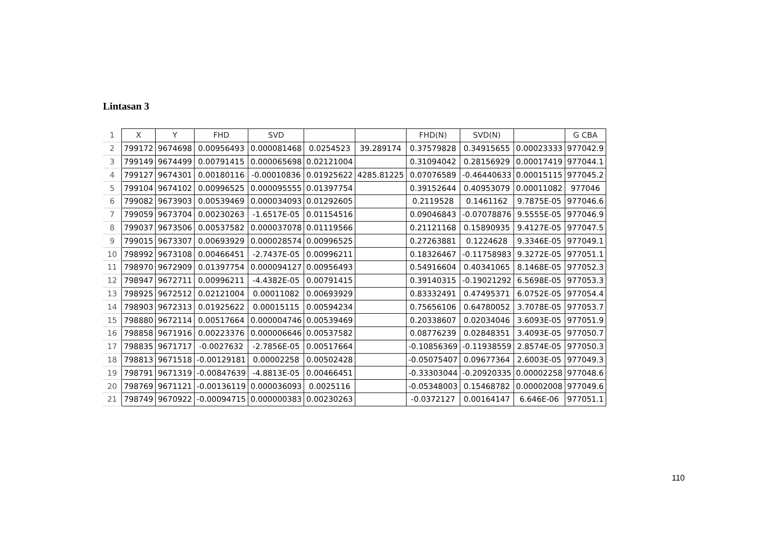Lintasan 3
| 1 | X | Y | FHD | SVD | | | FHD(N) | SVD(N) | | G CBA |
| --- | --- | --- | --- | --- | --- | --- | --- | --- | --- | --- |
| 2 | 799172 | 9674698 | 0.00956493 | 0.000081468 | 0.0254523 | 39.289174 | 0.37579828 | 0.34915655 | 0.00023333 | 977042.9 |
| 3 | 799149 | 9674499 | 0.00791415 | 0.000065698 | 0.02121004 | | 0.31094042 | 0.28156929 | 0.00017419 | 977044.1 |
| 4 | 799127 | 9674301 | 0.00180116 | -0.00010836 | 0.01925622 | 4285.81225 | 0.07076589 | -0.46440633 | 0.00015115 | 977045.2 |
| 5 | 799104 | 9674102 | 0.00996525 | 0.000095555 | 0.01397754 | | 0.39152644 | 0.40953079 | 0.00011082 | 977046 |
| 6 | 799082 | 9673903 | 0.00539469 | 0.000034093 | 0.01292605 | | 0.2119528 | 0.1461162 | 9.7875E-05 | 977046.6 |
| 7 | 799059 | 9673704 | 0.00230263 | -1.6517E-05 | 0.01154516 | | 0.09046843 | -0.07078876 | 9.5555E-05 | 977046.9 |
| 8 | 799037 | 9673506 | 0.00537582 | 0.000037078 | 0.01119566 | | 0.21121168 | 0.15890935 | 9.4127E-05 | 977047.5 |
| 9 | 799015 | 9673307 | 0.00693929 | 0.000028574 | 0.00996525 | | 0.27263881 | 0.1224628 | 9.3346E-05 | 977049.1 |
| 10 | 798992 | 9673108 | 0.00466451 | -2.7437E-05 | 0.00996211 | | 0.18326467 | -0.11758983 | 9.3272E-05 | 977051.1 |
| 11 | 798970 | 9672909 | 0.01397754 | 0.000094127 | 0.00956493 | | 0.54916604 | 0.40341065 | 8.1468E-05 | 977052.3 |
| 12 | 798947 | 9672711 | 0.00996211 | -4.4382E-05 | 0.00791415 | | 0.39140315 | -0.19021292 | 6.5698E-05 | 977053.3 |
| 13 | 798925 | 9672512 | 0.02121004 | 0.00011082 | 0.00693929 | | 0.83332491 | 0.47495371 | 6.0752E-05 | 977054.4 |
| 14 | 798903 | 9672313 | 0.01925622 | 0.00015115 | 0.00594234 | | 0.75656106 | 0.64780052 | 3.7078E-05 | 977053.7 |
| 15 | 798880 | 9672114 | 0.00517664 | 0.000004746 | 0.00539469 | | 0.20338607 | 0.02034046 | 3.6093E-05 | 977051.9 |
| 16 | 798858 | 9671916 | 0.00223376 | 0.000006646 | 0.00537582 | | 0.08776239 | 0.02848351 | 3.4093E-05 | 977050.7 |
| 17 | 798835 | 9671717 | -0.0027632 | -2.7856E-05 | 0.00517664 | | -0.10856369 | -0.11938559 | 2.8574E-05 | 977050.3 |
| 18 | 798813 | 9671518 | -0.00129181 | 0.00002258 | 0.00502428 | | -0.05075407 | 0.09677364 | 2.6003E-05 | 977049.3 |
| 19 | 798791 | 9671319 | -0.00847639 | -4.8813E-05 | 0.00466451 | | -0.33303044 | -0.20920335 | 0.00002258 | 977048.6 |
| 20 | 798769 | 9671121 | -0.00136119 | 0.000036093 | 0.0025116 | | -0.05348003 | 0.15468782 | 0.00002008 | 977049.6 |
| 21 | 798749 | 9670922 | -0.00094715 | 0.000000383 | 0.00230263 | | -0.0372127 | 0.00164147 | 6.646E-06 | 977051.1 |
110